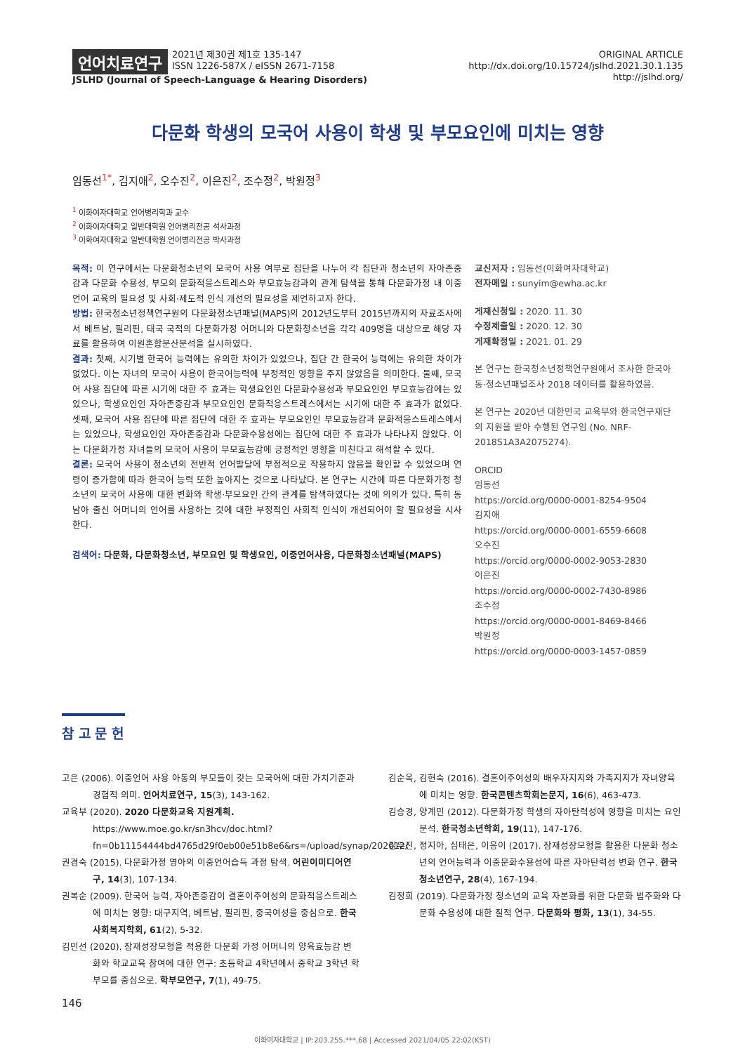언어치료연구 2021년 제30권 제1호 135-147
ISSN 1226-587X / eISSN 2671-7158
JSLHD (Journal of Speech-Language & Hearing Disorders)
ORIGINAL ARTICLE
http://dx.doi.org/10.15724/jslhd.2021.30.1.135
http://jslhd.org/
다문화 학생의 모국어 사용이 학생 및 부모요인에 미치는 영향
임동선<sup>1*</sup>, 김지애<sup>2</sup>, 오수진<sup>2</sup>, 이은진<sup>2</sup>, 조수정<sup>2</sup>, 박원정<sup>3</sup>
<sup>1</sup> 이화여자대학교 언어병리학과 교수
<sup>2</sup> 이화여자대학교 일반대학원 언어병리전공 석사과정
<sup>3</sup> 이화여자대학교 일반대학원 언어병리전공 박사과정
목적: 이 연구에서는 다문화청소년의 모국어 사용 여부로 집단을 나누어 각 집단과 청소년의 자아존중감과 다문화 수용성, 부모의 문화적응스트레스와 부모효능감과의 관계 탐색을 통해 다문화가정 내 이중언어 교육의 필요성 및 사회·제도적 인식 개선의 필요성을 제언하고자 한다.
방법: 한국청소년정책연구원의 다문화청소년패널(MAPS)의 2012년도부터 2015년까지의 자료조사에서 베트남, 필리핀, 태국 국적의 다문화가정 어머니와 다문화청소년을 각각 409명을 대상으로 해당 자료를 활용하여 이원혼합분산분석을 실시하였다.
결과: 첫째, 시기별 한국어 능력에는 유의한 차이가 있었으나, 집단 간 한국어 능력에는 유의한 차이가 없었다. 이는 자녀의 모국어 사용이 한국어능력에 부정적인 영향을 주지 않았음을 의미한다. 둘째, 모국어 사용 집단에 따른 시기에 대한 주 효과는 학생요인인 다문화수용성과 부모요인인 부모효능감에는 있었으나, 학생요인인 자아존중감과 부모요인인 문화적응스트레스에서는 시기에 대한 주 효과가 없었다. 셋째, 모국어 사용 집단에 따른 집단에 대한 주 효과는 부모요인인 부모효능감과 문화적응스트레스에서는 있었으나, 학생요인인 자아존중감과 다문화수용성에는 집단에 대한 주 효과가 나타나지 않았다. 이는 다문화가정 자녀들의 모국어 사용이 부모효능감에 긍정적인 영향을 미친다고 해석할 수 있다.
결론: 모국어 사용이 청소년의 전반적 언어발달에 부정적으로 작용하지 않음을 확인할 수 있었으며 연령이 증가함에 따라 한국어 능력 또한 높아지는 것으로 나타났다. 본 연구는 시간에 따른 다문화가정 청소년의 모국어 사용에 대한 변화와 학생·부모요인 간의 관계를 탐색하였다는 것에 의의가 있다. 특히 동남아 출신 어머니의 언어를 사용하는 것에 대한 부정적인 사회적 인식이 개선되어야 할 필요성을 시사한다.
검색어: 다문화, 다문화청소년, 부모요인 및 학생요인, 이중언어사용, 다문화청소년패널(MAPS)
교신저자 : 임동선(이화여자대학교)
전자메일 : sunyim@ewha.ac.kr
게재신청일 : 2020. 11. 30
수정제출일 : 2020. 12. 30
게재확정일 : 2021. 01. 29
본 연구는 한국청소년정책연구원에서 조사한 한국아동·청소년패널조사 2018 데이터를 활용하였음.
본 연구는 2020년 대한민국 교육부와 한국연구재단의 지원을 받아 수행된 연구임 (No. NRF-2018S1A3A2075274).
ORCID
임동선
https://orcid.org/0000-0001-8254-9504
김지애
https://orcid.org/0000-0001-6559-6608
오수진
https://orcid.org/0000-0002-9053-2830
이은진
https://orcid.org/0000-0002-7430-8986
조수정
https://orcid.org/0000-0001-8469-8466
박원정
https://orcid.org/0000-0003-1457-0859
참 고 문 헌
고은 (2006). 이중언어 사용 아동의 부모들이 갖는 모국어에 대한 가치기준과 경험적 의미. 언어치료연구, 15(3), 143-162.
교육부 (2020). 2020 다문화교육 지원계획. https://www.moe.go.kr/sn3hcv/doc.html?fn=0b11154444bd4765d29f0eb00e51b8e6&rs=/upload/synap/202012/
권경숙 (2015). 다문화가정 영아의 이중언어습득 과정 탐색. 어린이미디어연구, 14(3), 107-134.
권복순 (2009). 한국어 능력, 자아존중감이 결혼이주여성의 문화적응스트레스에 미치는 영향: 대구지역, 베트남, 필리핀, 중국여성을 중심으로. 한국사회복지학회, 61(2), 5-32.
김민선 (2020). 잠재성장모형을 적용한 다문화 가정 어머니의 양육효능감 변화와 학교교육 참여에 대한 연구: 초등학교 4학년에서 중학교 3학년 학부모를 중심으로. 학부모연구, 7(1), 49-75.
김순옥, 김현숙 (2016). 결혼이주여성의 배우자지지와 가족지지가 자녀양육에 미치는 영향. 한국콘텐츠학회논문지, 16(6), 463-473.
김승경, 양계민 (2012). 다문화가정 학생의 자아탄력성에 영향을 미치는 요인 분석. 한국청소년학회, 19(11), 147-176.
김우진, 정지아, 심태은, 이응이 (2017). 잠재성장모형을 활용한 다문화 청소년의 언어능력과 이중문화수용성에 따른 자아탄력성 변화 연구. 한국청소년연구, 28(4), 167-194.
김정희 (2019). 다문화가정 청소년의 교육 자본화를 위한 다문화 범주화와 다문화 수용성에 대한 질적 연구. 다문화와 평화, 13(1), 34-55.
146
이화여자대학교 | IP:203.255.***.68 | Accessed 2021/04/05 22:02(KST)